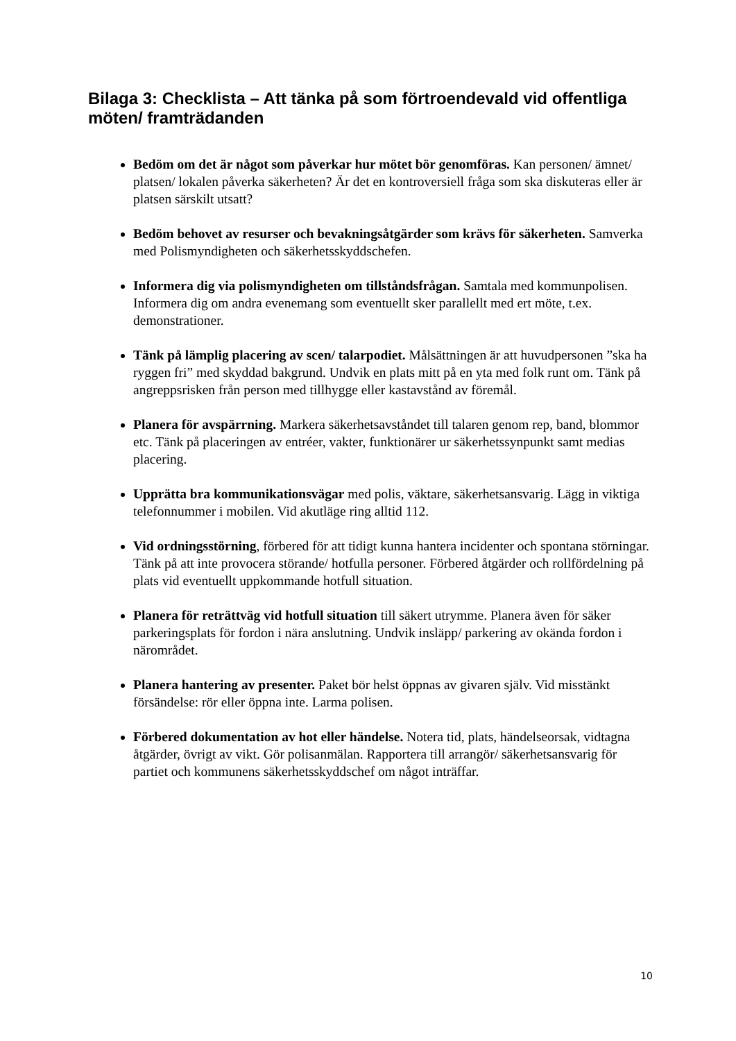Bilaga 3: Checklista – Att tänka på som förtroendevald vid offentliga möten/ framträdanden
Bedöm om det är något som påverkar hur mötet bör genomföras. Kan personen/ ämnet/ platsen/ lokalen påverka säkerheten? Är det en kontroversiell fråga som ska diskuteras eller är platsen särskilt utsatt?
Bedöm behovet av resurser och bevakningsåtgärder som krävs för säkerheten. Samverka med Polismyndigheten och säkerhetsskyddschefen.
Informera dig via polismyndigheten om tillståndsfrågan. Samtala med kommunpolisen. Informera dig om andra evenemang som eventuellt sker parallellt med ert möte, t.ex. demonstrationer.
Tänk på lämplig placering av scen/ talarpodiet. Målsättningen är att huvudpersonen ”ska ha ryggen fri” med skyddad bakgrund. Undvik en plats mitt på en yta med folk runt om. Tänk på angreppsrisken från person med tillhygge eller kastavstånd av föremål.
Planera för avspärrning. Markera säkerhetsavståndet till talaren genom rep, band, blommor etc. Tänk på placeringen av entréer, vakter, funktionärer ur säkerhetssynpunkt samt medias placering.
Upprätta bra kommunikationsvägar med polis, väktare, säkerhetsansvarig. Lägg in viktiga telefonnummer i mobilen. Vid akutläge ring alltid 112.
Vid ordningsstörning, förbered för att tidigt kunna hantera incidenter och spontana störningar. Tänk på att inte provocera störande/ hotfulla personer. Förbered åtgärder och rollfördelning på plats vid eventuellt uppkommande hotfull situation.
Planera för reträttväg vid hotfull situation till säkert utrymme. Planera även för säker parkeringsplats för fordon i nära anslutning. Undvik insläpp/ parkering av okända fordon i närområdet.
Planera hantering av presenter. Paket bör helst öppnas av givaren själv. Vid misstänkt försändelse: rör eller öppna inte. Larma polisen.
Förbered dokumentation av hot eller händelse. Notera tid, plats, händelseorsak, vidtagna åtgärder, övrigt av vikt. Gör polisanmälan. Rapportera till arrangör/ säkerhetsansvarig för partiet och kommunens säkerhetsskyddschef om något inträffar.
10